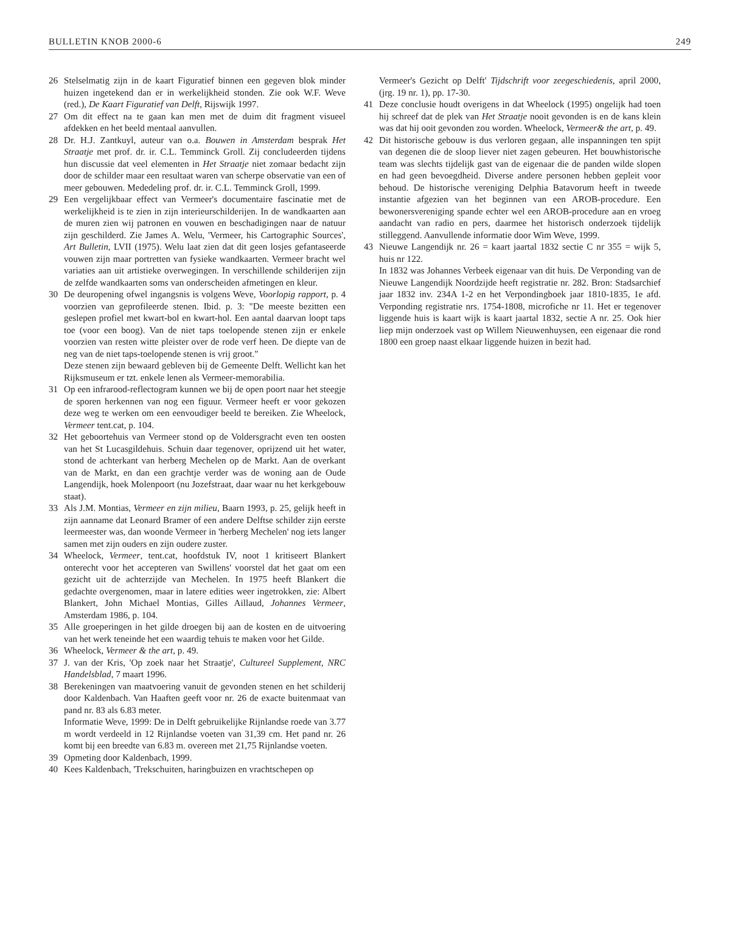BULLETIN KNOB 2000-6 249
26 Stelselmatig zijn in de kaart Figuratief binnen een gegeven blok minder huizen ingetekend dan er in werkelijkheid stonden. Zie ook W.F. Weve (red.), De Kaart Figuratief van Delft, Rijswijk 1997.
27 Om dit effect na te gaan kan men met de duim dit fragment visueel afdekken en het beeld mentaal aanvullen.
28 Dr. H.J. Zantkuyl, auteur van o.a. Bouwen in Amsterdam besprak Het Straatje met prof. dr. ir. C.L. Temminck Groll. Zij concludeerden tijdens hun discussie dat veel elementen in Het Straatje niet zomaar bedacht zijn door de schilder maar een resultaat waren van scherpe observatie van een of meer gebouwen. Mededeling prof. dr. ir. C.L. Temminck Groll, 1999.
29 Een vergelijkbaar effect van Vermeer's documentaire fascinatie met de werkelijkheid is te zien in zijn interieurschilderijen. In de wandkaarten aan de muren zien wij patronen en vouwen en beschadigingen naar de natuur zijn geschilderd. Zie James A. Welu, 'Vermeer, his Cartographic Sources', Art Bulletin, LVII (1975). Welu laat zien dat dit geen losjes gefantaseerde vouwen zijn maar portretten van fysieke wandkaarten. Vermeer bracht wel variaties aan uit artistieke overwegingen. In verschillende schilderijen zijn de zelfde wandkaarten soms van onderscheiden afmetingen en kleur.
30 De deuropening ofwel ingangsnis is volgens Weve, Voorlopig rapport, p. 4 voorzien van geprofileerde stenen. Ibid. p. 3: "De meeste bezitten een geslepen profiel met kwart-bol en kwart-hol. Een aantal daarvan loopt taps toe (voor een boog). Van de niet taps toelopende stenen zijn er enkele voorzien van resten witte pleister over de rode verf heen. De diepte van de neg van de niet taps-toelopende stenen is vrij groot."
Deze stenen zijn bewaard gebleven bij de Gemeente Delft. Wellicht kan het Rijksmuseum er tzt. enkele lenen als Vermeer-memorabilia.
31 Op een infrarood-reflectogram kunnen we bij de open poort naar het steegje de sporen herkennen van nog een figuur. Vermeer heeft er voor gekozen deze weg te werken om een eenvoudiger beeld te bereiken. Zie Wheelock, Vermeer tent.cat, p. 104.
32 Het geboortehuis van Vermeer stond op de Voldersgracht even ten oosten van het St Lucasgildehuis. Schuin daar tegenover, oprijzend uit het water, stond de achterkant van herberg Mechelen op de Markt. Aan de overkant van de Markt, en dan een grachtje verder was de woning aan de Oude Langendijk, hoek Molenpoort (nu Jozefstraat, daar waar nu het kerkgebouw staat).
33 Als J.M. Montias, Vermeer en zijn milieu, Baarn 1993, p. 25, gelijk heeft in zijn aanname dat Leonard Bramer of een andere Delftse schilder zijn eerste leermeester was, dan woonde Vermeer in 'herberg Mechelen' nog iets langer samen met zijn ouders en zijn oudere zuster.
34 Wheelock, Vermeer, tent.cat, hoofdstuk IV, noot 1 kritiseert Blankert onterecht voor het accepteren van Swillens' voorstel dat het gaat om een gezicht uit de achterzijde van Mechelen. In 1975 heeft Blankert die gedachte overgenomen, maar in latere edities weer ingetrokken, zie: Albert Blankert, John Michael Montias, Gilles Aillaud, Johannes Vermeer, Amsterdam 1986, p. 104.
35 Alle groeperingen in het gilde droegen bij aan de kosten en de uitvoering van het werk teneinde het een waardig tehuis te maken voor het Gilde.
36 Wheelock, Vermeer & the art, p. 49.
37 J. van der Kris, 'Op zoek naar het Straatje', Cultureel Supplement, NRC Handelsblad, 7 maart 1996.
38 Berekeningen van maatvoering vanuit de gevonden stenen en het schilderij door Kaldenbach. Van Haaften geeft voor nr. 26 de exacte buitenmaat van pand nr. 83 als 6.83 meter.
Informatie Weve, 1999: De in Delft gebruikelijke Rijnlandse roede van 3.77 m wordt verdeeld in 12 Rijnlandse voeten van 31,39 cm. Het pand nr. 26 komt bij een breedte van 6.83 m. overeen met 21,75 Rijnlandse voeten.
39 Opmeting door Kaldenbach, 1999.
40 Kees Kaldenbach, 'Trekschuiten, haringbuizen en vrachtschepen op
Vermeer's Gezicht op Delft' Tijdschrift voor zeegeschiedenis, april 2000, (jrg. 19 nr. 1), pp. 17-30.
41 Deze conclusie houdt overigens in dat Wheelock (1995) ongelijk had toen hij schreef dat de plek van Het Straatje nooit gevonden is en de kans klein was dat hij ooit gevonden zou worden. Wheelock, Vermeer& the art, p. 49.
42 Dit historische gebouw is dus verloren gegaan, alle inspanningen ten spijt van degenen die de sloop liever niet zagen gebeuren. Het bouwhistorische team was slechts tijdelijk gast van de eigenaar die de panden wilde slopen en had geen bevoegdheid. Diverse andere personen hebben gepleit voor behoud. De historische vereniging Delphia Batavorum heeft in tweede instantie afgezien van het beginnen van een AROB-procedure. Een bewonersvereniging spande echter wel een AROB-procedure aan en vroeg aandacht van radio en pers, daarmee het historisch onderzoek tijdelijk stilleggend. Aanvullende informatie door Wim Weve, 1999.
43 Nieuwe Langendijk nr. 26 = kaart jaartal 1832 sectie C nr 355 = wijk 5, huis nr 122.
In 1832 was Johannes Verbeek eigenaar van dit huis. De Verponding van de Nieuwe Langendijk Noordzijde heeft registratie nr. 282. Bron: Stadsarchief jaar 1832 inv. 234A 1-2 en het Verpondingboek jaar 1810-1835, 1e afd. Verponding registratie nrs. 1754-1808, microfiche nr 11. Het er tegenover liggende huis is kaart wijk is kaart jaartal 1832, sectie A nr. 25. Ook hier liep mijn onderzoek vast op Willem Nieuwenhuysen, een eigenaar die rond 1800 een groep naast elkaar liggende huizen in bezit had.